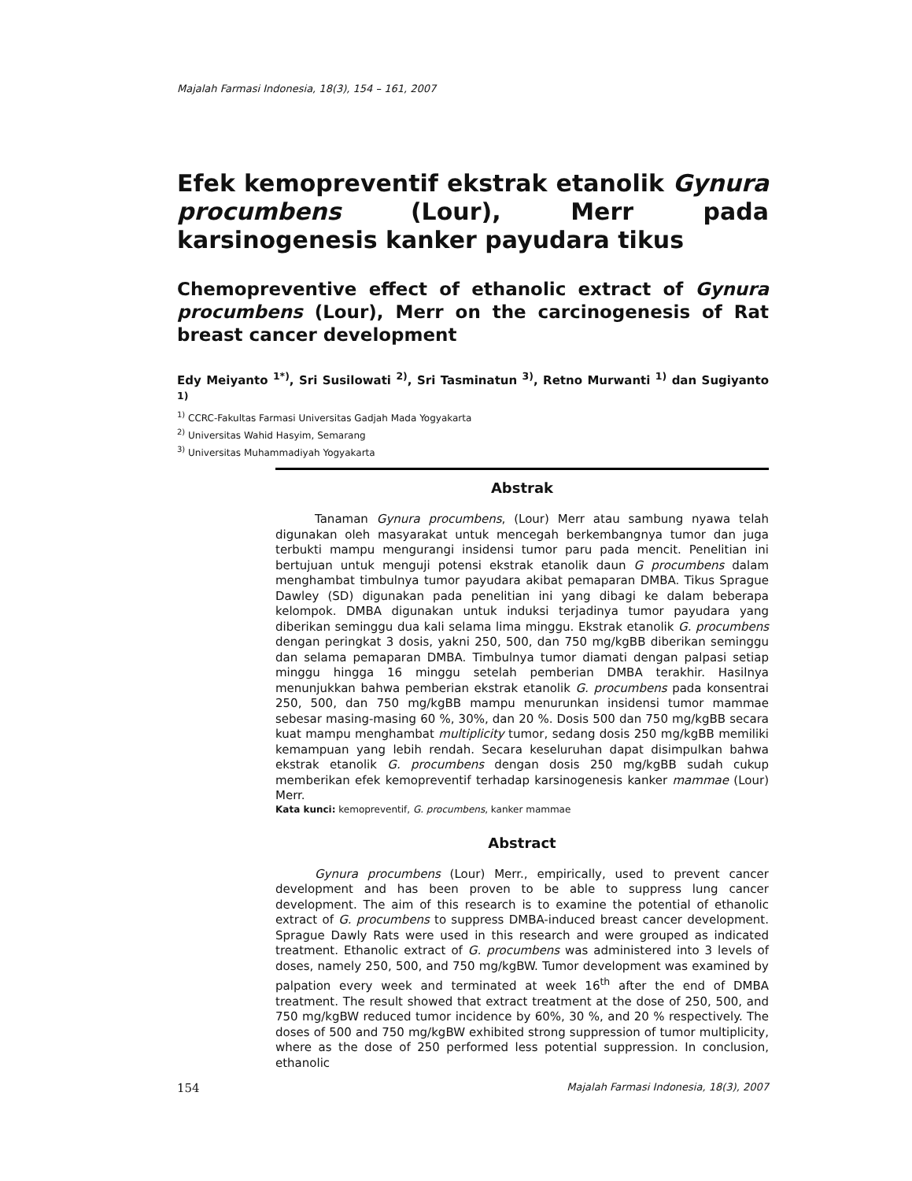Majalah Farmasi Indonesia, 18(3), 154 – 161, 2007
Efek kemopreventif ekstrak etanolik Gynura procumbens (Lour), Merr pada karsinogenesis kanker payudara tikus
Chemopreventive effect of ethanolic extract of Gynura procumbens (Lour), Merr on the carcinogenesis of Rat breast cancer development
Edy Meiyanto <sup>1*)</sup>, Sri Susilowati <sup>2)</sup>, Sri Tasminatun <sup>3)</sup>, Retno Murwanti <sup>1)</sup> dan Sugiyanto <sup>1)</sup>
<sup>1)</sup> CCRC-Fakultas Farmasi Universitas Gadjah Mada Yogyakarta
<sup>2)</sup> Universitas Wahid Hasyim, Semarang
<sup>3)</sup> Universitas Muhammadiyah Yogyakarta
Abstrak
Tanaman Gynura procumbens, (Lour) Merr atau sambung nyawa telah digunakan oleh masyarakat untuk mencegah berkembangnya tumor dan juga terbukti mampu mengurangi insidensi tumor paru pada mencit. Penelitian ini bertujuan untuk menguji potensi ekstrak etanolik daun G procumbens dalam menghambat timbulnya tumor payudara akibat pemaparan DMBA. Tikus Sprague Dawley (SD) digunakan pada penelitian ini yang dibagi ke dalam beberapa kelompok. DMBA digunakan untuk induksi terjadinya tumor payudara yang diberikan seminggu dua kali selama lima minggu. Ekstrak etanolik G. procumbens dengan peringkat 3 dosis, yakni 250, 500, dan 750 mg/kgBB diberikan seminggu dan selama pemaparan DMBA. Timbulnya tumor diamati dengan palpasi setiap minggu hingga 16 minggu setelah pemberian DMBA terakhir. Hasilnya menunjukkan bahwa pemberian ekstrak etanolik G. procumbens pada konsentrai 250, 500, dan 750 mg/kgBB mampu menurunkan insidensi tumor mammae sebesar masing-masing 60 %, 30%, dan 20 %. Dosis 500 dan 750 mg/kgBB secara kuat mampu menghambat multiplicity tumor, sedang dosis 250 mg/kgBB memiliki kemampuan yang lebih rendah. Secara keseluruhan dapat disimpulkan bahwa ekstrak etanolik G. procumbens dengan dosis 250 mg/kgBB sudah cukup memberikan efek kemopreventif terhadap karsinogenesis kanker mammae (Lour) Merr.
Kata kunci: kemopreventif, G. procumbens, kanker mammae
Abstract
Gynura procumbens (Lour) Merr., empirically, used to prevent cancer development and has been proven to be able to suppress lung cancer development. The aim of this research is to examine the potential of ethanolic extract of G. procumbens to suppress DMBA-induced breast cancer development. Sprague Dawly Rats were used in this research and were grouped as indicated treatment. Ethanolic extract of G. procumbens was administered into 3 levels of doses, namely 250, 500, and 750 mg/kgBW. Tumor development was examined by palpation every week and terminated at week 16<sup>th</sup> after the end of DMBA treatment. The result showed that extract treatment at the dose of 250, 500, and 750 mg/kgBW reduced tumor incidence by 60%, 30 %, and 20 % respectively. The doses of 500 and 750 mg/kgBW exhibited strong suppression of tumor multiplicity, where as the dose of 250 performed less potential suppression. In conclusion, ethanolic
154 Majalah Farmasi Indonesia, 18(3), 2007